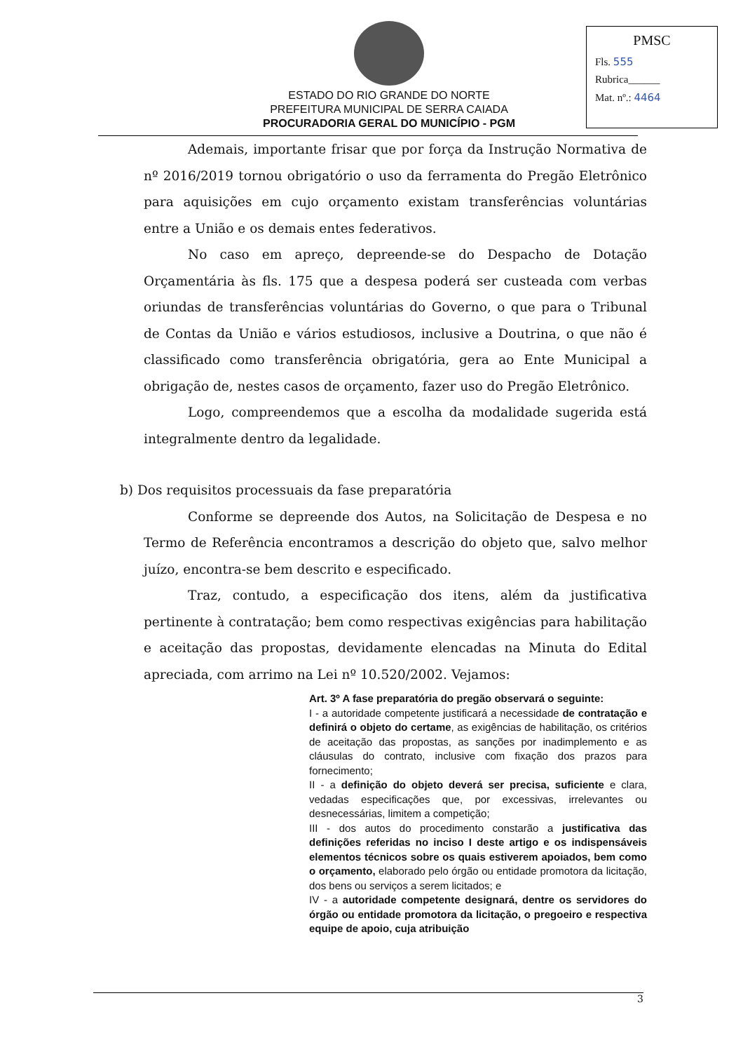ESTADO DO RIO GRANDE DO NORTE
PREFEITURA MUNICIPAL DE SERRA CAIADA
PROCURADORIA GERAL DO MUNICÍPIO - PGM
PMSC
Fls. 555
Rubrica______
Mat. nº.: 4464
Ademais, importante frisar que por força da Instrução Normativa de nº 2016/2019 tornou obrigatório o uso da ferramenta do Pregão Eletrônico para aquisições em cujo orçamento existam transferências voluntárias entre a União e os demais entes federativos.
No caso em apreço, depreende-se do Despacho de Dotação Orçamentária às fls. 175 que a despesa poderá ser custeada com verbas oriundas de transferências voluntárias do Governo, o que para o Tribunal de Contas da União e vários estudiosos, inclusive a Doutrina, o que não é classificado como transferência obrigatória, gera ao Ente Municipal a obrigação de, nestes casos de orçamento, fazer uso do Pregão Eletrônico.
Logo, compreendemos que a escolha da modalidade sugerida está integralmente dentro da legalidade.
b) Dos requisitos processuais da fase preparatória
Conforme se depreende dos Autos, na Solicitação de Despesa e no Termo de Referência encontramos a descrição do objeto que, salvo melhor juízo, encontra-se bem descrito e especificado.
Traz, contudo, a especificação dos itens, além da justificativa pertinente à contratação; bem como respectivas exigências para habilitação e aceitação das propostas, devidamente elencadas na Minuta do Edital apreciada, com arrimo na Lei nº 10.520/2002. Vejamos:
Art. 3º A fase preparatória do pregão observará o seguinte:
I - a autoridade competente justificará a necessidade de contratação e definirá o objeto do certame, as exigências de habilitação, os critérios de aceitação das propostas, as sanções por inadimplemento e as cláusulas do contrato, inclusive com fixação dos prazos para fornecimento;
II - a definição do objeto deverá ser precisa, suficiente e clara, vedadas especificações que, por excessivas, irrelevantes ou desnecessárias, limitem a competição;
III - dos autos do procedimento constarão a justificativa das definições referidas no inciso I deste artigo e os indispensáveis elementos técnicos sobre os quais estiverem apoiados, bem como o orçamento, elaborado pelo órgão ou entidade promotora da licitação, dos bens ou serviços a serem licitados; e
IV - a autoridade competente designará, dentre os servidores do órgão ou entidade promotora da licitação, o pregoeiro e respectiva equipe de apoio, cuja atribuição
3